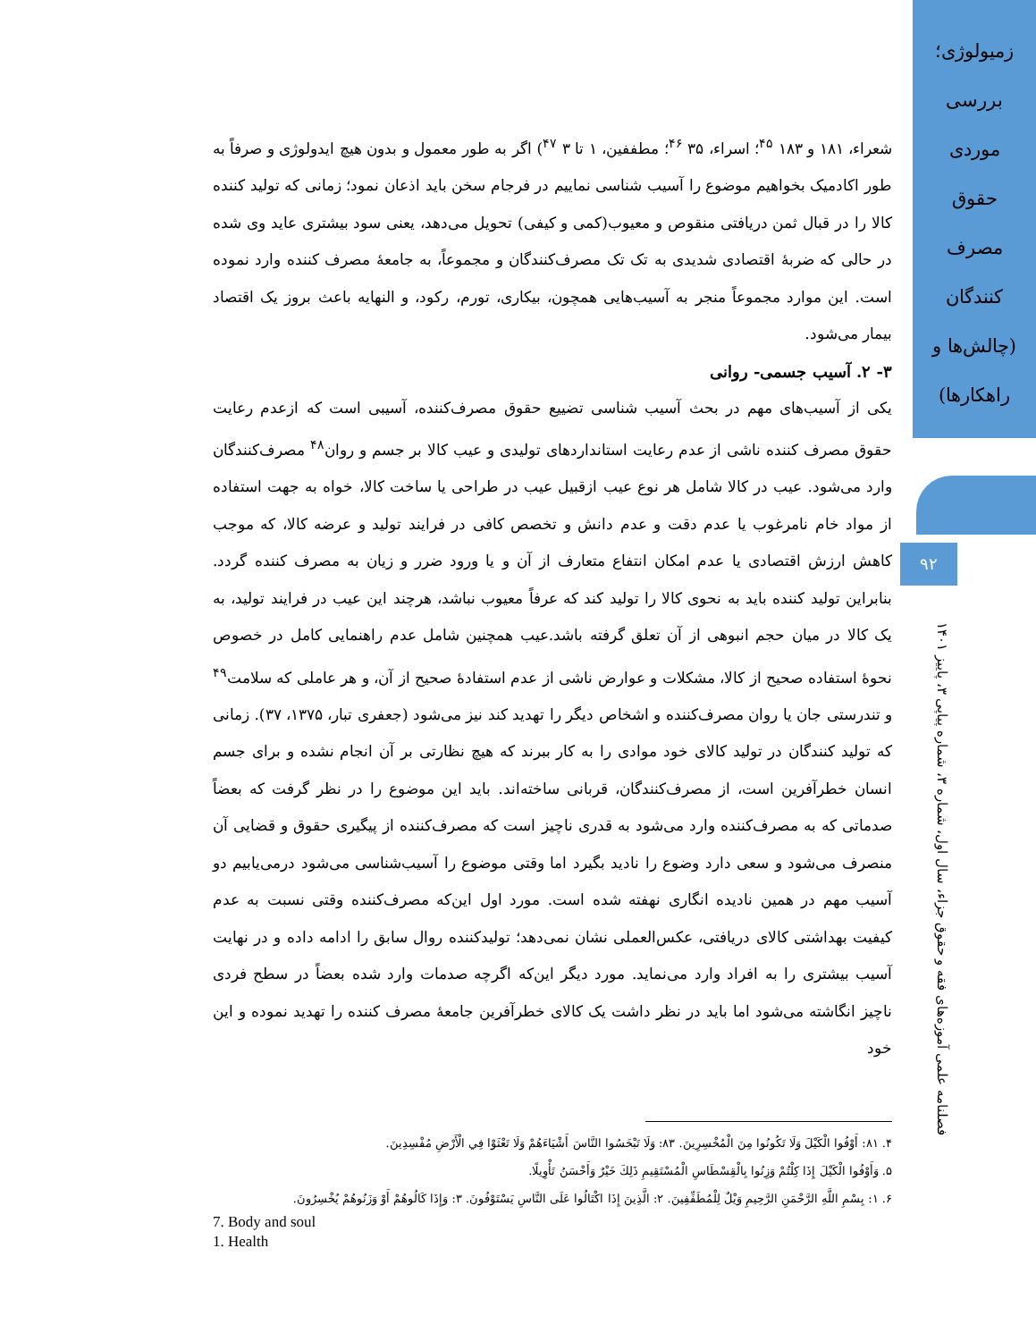زمیولوژی؛
بررسی
موردی
حقوق
مصرف
کنندگان
(چالش‌ها و
راهکارها)
۹۲
فصلنامه علمی آموزه‌های فقه و حقوق جزاء، سال اول، شماره ۳، شماره پیاپی ۳، پاییز ۱۴۰۱
شعراء، ۱۸۱ و ۱۸۳ <sup>۴۵</sup>؛ اسراء، ۳۵ <sup>۴۶</sup>؛ مطففین، ۱ تا ۳ <sup>۴۷</sup>) اگر به طور معمول و بدون هیچ ایدولوژی و صرفاً به طور اکادمیک بخواهیم موضوع را آسیب شناسی نماییم در فرجام سخن باید اذعان نمود؛ زمانی که تولید کننده کالا را در قبال ثمن دریافتی منقوص و معیوب(کمی و کیفی) تحویل می‌دهد، یعنی سود بیشتری عاید وی شده در حالی که ضربهٔ اقتصادی شدیدی به تک تک مصرف‌کنندگان و مجموعاً، به جامعهٔ مصرف کننده وارد نموده است. این موارد مجموعاً منجر به آسیب‌هایی همچون، بیکاری، تورم، رکود، و النهایه باعث بروز یک اقتصاد بیمار می‌شود.
۳- ۲. آسیب جسمی- روانی
یکی از آسیب‌های مهم در بحث آسیب شناسی تضییع حقوق مصرف‌کننده، آسیبی است که ازعدم رعایت حقوق مصرف کننده ناشی از عدم رعایت استانداردهای تولیدی و عیب کالا بر جسم و روان<sup>۴۸</sup> مصرف‌کنندگان وارد می‌شود. عیب در کالا شامل هر نوع عیب ازقبیل عیب در طراحی یا ساخت کالا، خواه به جهت استفاده از مواد خام نامرغوب یا عدم دقت و عدم دانش و تخصص کافی در فرایند تولید و عرضه کالا، که موجب کاهش ارزش اقتصادی یا عدم امکان انتفاع متعارف از آن و یا ورود ضرر و زیان به مصرف کننده گردد. بنابراین تولید کننده باید به نحوی کالا را تولید کند که عرفاً معیوب نباشد، هرچند این عیب در فرایند تولید، به یک کالا در میان حجم انبوهی از آن تعلق گرفته باشد.عیب همچنین شامل عدم راهنمایی کامل در خصوص نحوهٔ استفاده صحیح از کالا، مشکلات و عوارض ناشی از عدم استفادهٔ صحیح از آن، و هر عاملی که سلامت<sup>۴۹</sup> و تندرستی جان یا روان مصرف‌کننده و اشخاص دیگر را تهدید کند نیز می‌شود (جعفری تبار، ۱۳۷۵، ۳۷). زمانی که تولید کنندگان در تولید کالای خود موادی را به کار ببرند که هیچ نظارتی بر آن انجام نشده و برای جسم انسان خطرآفرین است، از مصرف‌کنندگان، قربانی ساخته‌اند. باید این موضوع را در نظر گرفت که بعضاً صدماتی که به مصرف‌کننده وارد می‌شود به قدری ناچیز است که مصرف‌کننده از پیگیری حقوق و قضایی آن منصرف می‌شود و سعی دارد وضوع را نادید بگیرد اما وقتی موضوع را آسیب‌شناسی می‌شود درمی‌یابیم دو آسیب مهم در همین نادیده انگاری نهفته شده است. مورد اول این‌که مصرف‌کننده وقتی نسبت به عدم کیفیت بهداشتی کالای دریافتی، عکس‌العملی نشان نمی‌دهد؛ تولیدکننده روال سابق را ادامه داده و در نهایت آسیب بیشتری را به افراد وارد می‌نماید. مورد دیگر این‌که اگرچه صدمات وارد شده بعضاً در سطح فردی ناچیز انگاشته می‌شود اما باید در نظر داشت یک کالای خطرآفرین جامعهٔ مصرف کننده را تهدید نموده و این خود
۴. ۸۱: أَوْفُوا الْكَيْلَ وَلَا تَكُونُوا مِنَ الْمُخْسِرِينَ. ۸۳: وَلَا تَبْخَسُوا النَّاسَ أَشْيَاءَهُمْ وَلَا تَعْثَوْا فِي الْأَرْضِ مُفْسِدِينَ.
۵. وَأَوْفُوا الْكَيْلَ إِذَا كِلْتُمْ وَزِنُوا بِالْقِسْطَاسِ الْمُسْتَقِيمِ ذَلِكَ خَيْرٌ وَأَحْسَنُ تَأْوِيلًا.
۶. ۱: بِسْمِ اللَّهِ الرَّحْمَنِ الرَّحِيمِ وَيْلٌ لِلْمُطَفِّفِينَ. ۲: الَّذِينَ إِذَا اكْتَالُوا عَلَى النَّاسِ يَسْتَوْفُونَ. ۳: وَإِذَا كَالُوهُمْ أَوْ وَزَنُوهُمْ يُخْسِرُونَ.
7. Body and soul
1. Health